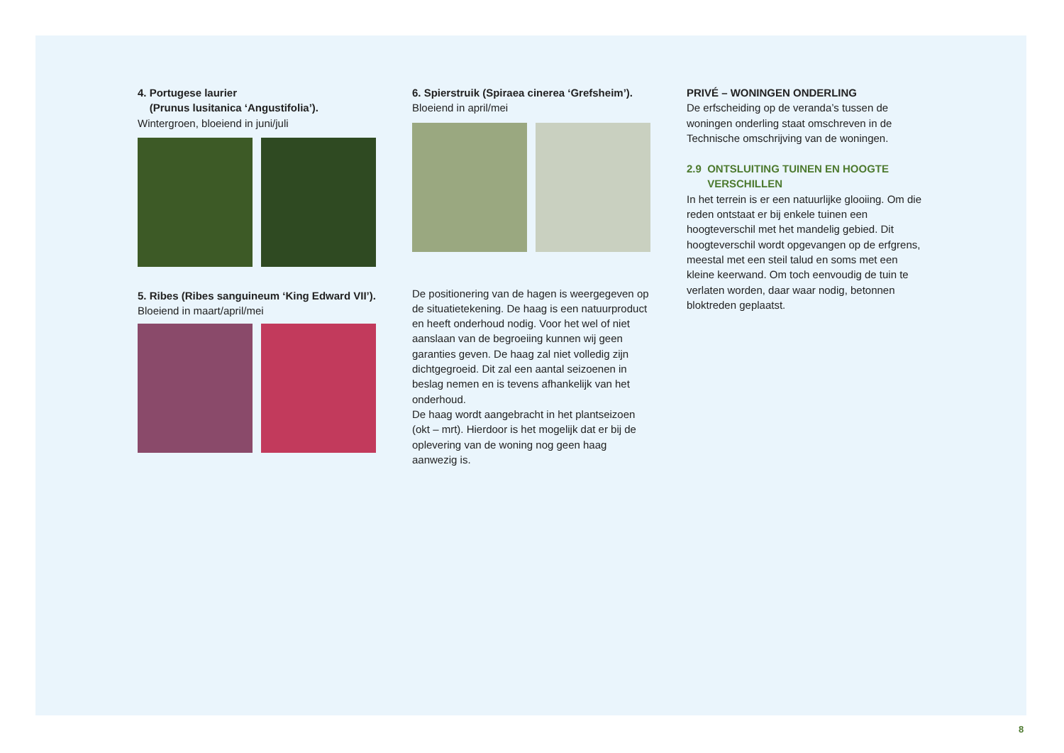4. Portugese laurier
(Prunus lusitanica ‘Angustifolia’).
Wintergroen, bloeiend in juni/juli
5. Ribes (Ribes sanguineum ‘King Edward VII’).
Bloeiend in maart/april/mei
6. Spierstruik (Spiraea cinerea ‘Grefsheim’).
Bloeiend in april/mei
De positionering van de hagen is weergegeven op de situatietekening. De haag is een natuurproduct en heeft onderhoud nodig. Voor het wel of niet aanslaan van de begroeiing kunnen wij geen garanties geven. De haag zal niet volledig zijn dichtgegroeid. Dit zal een aantal seizoenen in beslag nemen en is tevens afhankelijk van het onderhoud.
De haag wordt aangebracht in het plantseizoen (okt – mrt). Hierdoor is het mogelijk dat er bij de oplevering van de woning nog geen haag aanwezig is.
PRIVÉ – WONINGEN ONDERLING
De erfscheiding op de veranda’s tussen de woningen onderling staat omschreven in de Technische omschrijving van de woningen.
2.9 ONTSLUITING TUINEN EN HOOGTE
VERSCHILLEN
In het terrein is er een natuurlijke glooiing. Om die reden ontstaat er bij enkele tuinen een hoogteverschil met het mandelig gebied. Dit hoogteverschil wordt opgevangen op de erfgrens, meestal met een steil talud en soms met een kleine keerwand. Om toch eenvoudig de tuin te verlaten worden, daar waar nodig, betonnen bloktreden geplaatst.
8